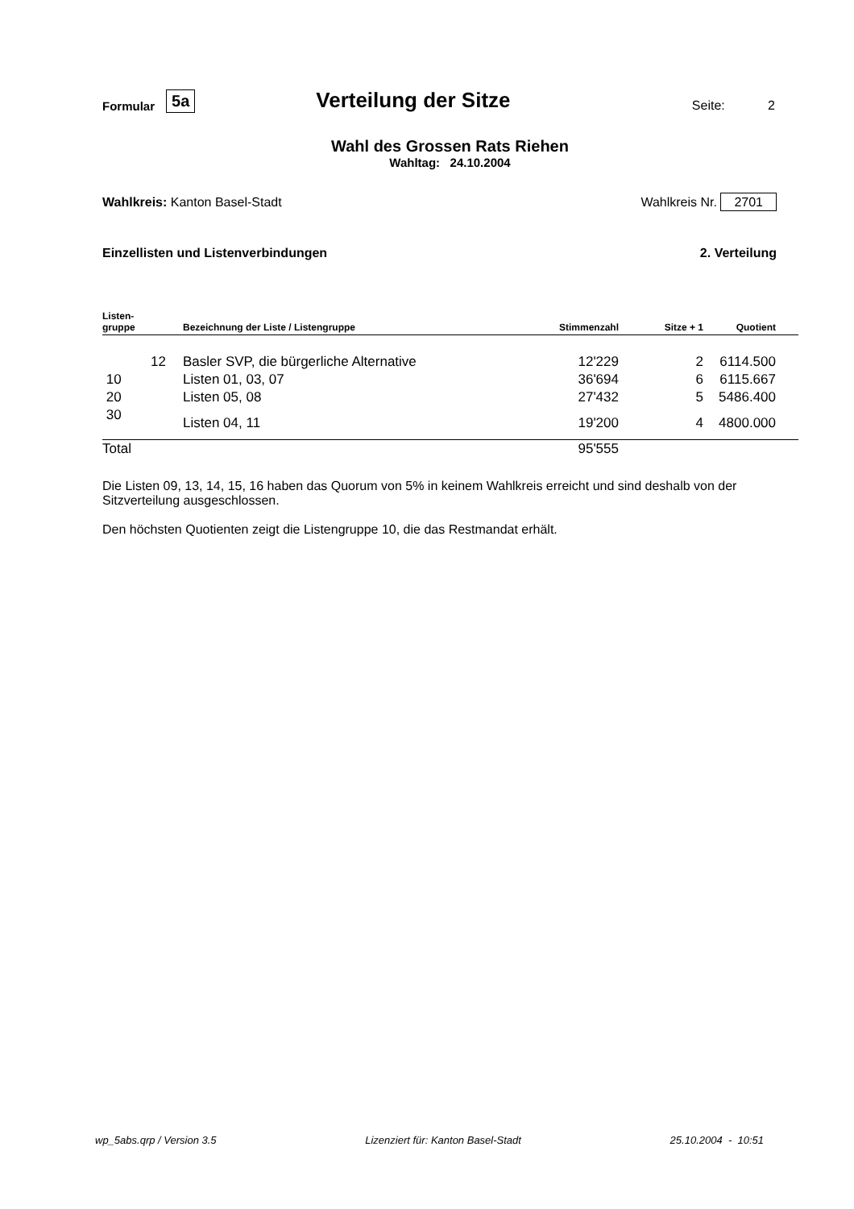Formular 5a Verteilung der Sitze Seite: 2
Wahl des Grossen Rats Riehen
Wahltag: 24.10.2004
Wahlkreis: Kanton Basel-Stadt Wahlkreis Nr. 2701
Einzellisten und Listenverbindungen 2. Verteilung
| Listen- gruppe | | Bezeichnung der Liste / Listengruppe | Stimmenzahl | Sitze + 1 | Quotient | |
| --- | --- | --- | --- | --- | --- | --- |
| | 12 | Basler SVP, die bürgerliche Alternative | 12'229 | 2 | 6114.500 | |
| 10 | | Listen 01, 03, 07 | 36'694 | 6 | 6115.667 | |
| 20 | | Listen 05, 08 | 27'432 | 5 | 5486.400 | |
| 30 | | Listen 04, 11 | 19'200 | 4 | 4800.000 | |
| Total | | | 95'555 | | | |
Die Listen 09, 13, 14, 15, 16 haben das Quorum von 5% in keinem Wahlkreis erreicht und sind deshalb von der Sitzverteilung ausgeschlossen.
Den höchsten Quotienten zeigt die Listengruppe 10, die das Restmandat erhält.
wp_5abs.qrp / Version 3.5 Lizenziert für: Kanton Basel-Stadt 25.10.2004 - 10:51